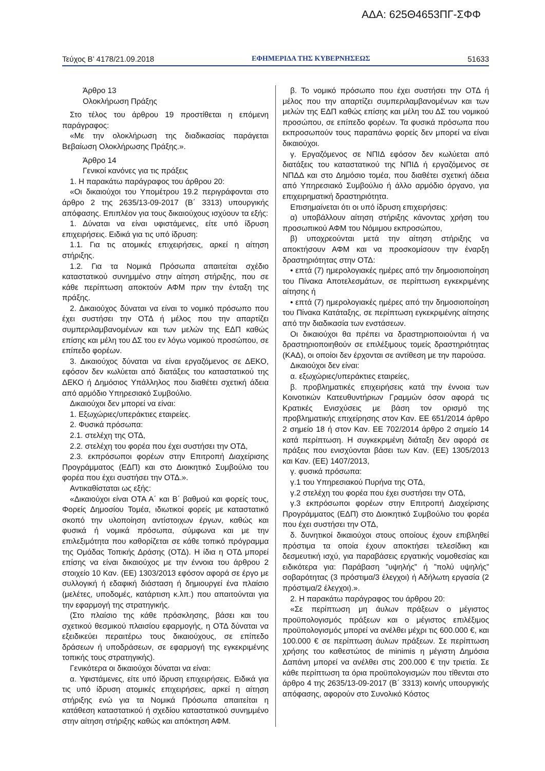ΑΔΑ: 625Θ4653ΠΓ-ΣΦΦ
Τεύχος B’ 4178/21.09.2018 ΕΦΗΜΕΡΙΔΑ ΤΗΣ ΚΥΒΕΡΝΗΣΕΩΣ 51633
Άρθρο 13
Ολοκλήρωση Πράξης
Στο τέλος του άρθρου 19 προστίθεται η επόμενη παράγραφος:
«Με την ολοκλήρωση της διαδικασίας παράγεται Βεβαίωση Ολοκλήρωσης Πράξης.».
Άρθρο 14
Γενικοί κανόνες για τις πράξεις
1. Η παρακάτω παράγραφος του άρθρου 20:
«Οι δικαιούχοι του Υπομέτρου 19.2 περιγράφονται στο άρθρο 2 της 2635/13-09-2017 (Β΄ 3313) υπουργικής απόφασης. Επιπλέον για τους δικαιούχους ισχύουν τα εξής:
1. Δύναται να είναι υφιστάμενες, είτε υπό ίδρυση επιχειρήσεις. Ειδικά για τις υπό ίδρυση:
1.1. Για τις ατομικές επιχειρήσεις, αρκεί η αίτηση στήριξης.
1.2. Για τα Νομικά Πρόσωπα απαιτείται σχέδιο καταστατικού συνημμένο στην αίτηση στήριξης, που σε κάθε περίπτωση αποκτούν ΑΦΜ πριν την ένταξη της πράξης.
2. Δικαιούχος δύναται να είναι το νομικό πρόσωπο που έχει συστήσει την ΟΤΔ ή μέλος που την απαρτίζει συμπεριλαμβανομένων και των μελών της ΕΔΠ καθώς επίσης και μέλη του ΔΣ του εν λόγω νομικού προσώπου, σε επίπεδο φορέων.
3. Δικαιούχος δύναται να είναι εργαζόμενος σε ΔΕΚΟ, εφόσον δεν κωλύεται από διατάξεις του καταστατικού της ΔΕΚΟ ή Δημόσιος Υπάλληλος που διαθέτει σχετική άδεια από αρμόδιο Υπηρεσιακό Συμβούλιο.
Δικαιούχοι δεν μπορεί να είναι:
1. Εξωχώριες/υπεράκτιες εταιρείες.
2. Φυσικά πρόσωπα:
2.1. στελέχη της ΟΤΔ,
2.2. στελέχη του φορέα που έχει συστήσει την ΟΤΔ,
2.3. εκπρόσωποι φορέων στην Επιτροπή Διαχείρισης Προγράμματος (ΕΔΠ) και στο Διοικητικό Συμβούλιο του φορέα που έχει συστήσει την ΟΤΔ.».
Αντικαθίσταται ως εξής:
«Δικαιούχοι είναι ΟΤΑ Α΄ και Β΄ βαθμού και φορείς τους, Φορείς Δημοσίου Τομέα, ιδιωτικοί φορείς με καταστατικό σκοπό την υλοποίηση αντίστοιχων έργων, καθώς και φυσικά ή νομικά πρόσωπα, σύμφωνα και με την επιλεξιμότητα που καθορίζεται σε κάθε τοπικό πρόγραμμα της Ομάδας Τοπικής Δράσης (ΟΤΔ). Η ίδια η ΟΤΔ μπορεί επίσης να είναι δικαιούχος με την έννοια του άρθρου 2 στοιχείο 10 Καν. (ΕΕ) 1303/2013 εφόσον αφορά σε έργο με συλλογική ή εδαφική διάσταση ή δημιουργεί ένα πλαίσιο (μελέτες, υποδομές, κατάρτιση κ.λπ.) που απαιτούνται για την εφαρμογή της στρατηγικής.
(Στο πλαίσιο της κάθε πρόσκλησης, βάσει και του σχετικού θεσμικού πλαισίου εφαρμογής, η ΟΤΔ δύναται να εξειδικεύει περαιτέρω τους δικαιούχους, σε επίπεδο δράσεων ή υποδράσεων, σε εφαρμογή της εγκεκριμένης τοπικής τους στρατηγικής).
Γενικότερα οι δικαιούχοι δύναται να είναι:
α. Υφιστάμενες, είτε υπό ίδρυση επιχειρήσεις. Ειδικά για τις υπό ίδρυση ατομικές επιχειρήσεις, αρκεί η αίτηση στήριξης ενώ για τα Νομικά Πρόσωπα απαιτείται η κατάθεση καταστατικού ή σχεδίου καταστατικού συνημμένο στην αίτηση στήριξης καθώς και απόκτηση ΑΦΜ.
β. Το νομικό πρόσωπο που έχει συστήσει την ΟΤΔ ή μέλος που την απαρτίζει συμπεριλαμβανομένων και των μελών της ΕΔΠ καθώς επίσης και μέλη του ΔΣ του νομικού προσώπου, σε επίπεδο φορέων. Τα φυσικά πρόσωπα που εκπροσωπούν τους παραπάνω φορείς δεν μπορεί να είναι δικαιούχοι.
γ. Εργαζόμενος σε ΝΠΙΔ εφόσον δεν κωλύεται από διατάξεις του καταστατικού της ΝΠΙΔ ή εργαζόμενος σε ΝΠΔΔ και στο Δημόσιο τομέα, που διαθέτει σχετική άδεια από Υπηρεσιακό Συμβούλιο ή άλλο αρμόδιο όργανο, για επιχειρηματική δραστηριότητα.
Επισημαίνεται ότι οι υπό ίδρυση επιχειρήσεις:
α) υποβάλλουν αίτηση στήριξης κάνοντας χρήση του προσωπικού ΑΦΜ του Νόμιμου εκπροσώπου,
β) υποχρεούνται μετά την αίτηση στήριξης να αποκτήσουν ΑΦΜ και να προσκομίσουν την έναρξη δραστηριότητας στην ΟΤΔ:
• επτά (7) ημερολογιακές ημέρες από την δημοσιοποίηση του Πίνακα Αποτελεσμάτων, σε περίπτωση εγκεκριμένης αίτησης ή
• επτά (7) ημερολογιακές ημέρες από την δημοσιοποίηση του Πίνακα Κατάταξης, σε περίπτωση εγκεκριμένης αίτησης από την διαδικασία των ενστάσεων.
Οι δικαιούχοι θα πρέπει να δραστηριοποιούνται ή να δραστηριοποιηθούν σε επιλέξιμους τομείς δραστηριότητας (ΚΑΔ), οι οποίοι δεν έρχονται σε αντίθεση με την παρούσα.
Δικαιούχοι δεν είναι:
α. εξωχώριες/υπεράκτιες εταιρείες,
β. προβληματικές επιχειρήσεις κατά την έννοια των Κοινοτικών Κατευθυντήριων Γραμμών όσον αφορά τις Κρατικές Ενισχύσεις με βάση τον ορισμό της προβληματικής επιχείρησης στον Καν. ΕΕ 651/2014 άρθρο 2 σημείο 18 ή στον Καν. ΕΕ 702/2014 άρθρο 2 σημείο 14 κατά περίπτωση. Η συγκεκριμένη διάταξη δεν αφορά σε πράξεις που ενισχύονται βάσει των Καν. (ΕΕ) 1305/2013 και Καν. (ΕΕ) 1407/2013,
γ. φυσικά πρόσωπα:
γ.1 του Υπηρεσιακού Πυρήνα της ΟΤΔ,
γ.2 στελέχη του φορέα που έχει συστήσει την ΟΤΔ,
γ.3 εκπρόσωποι φορέων στην Επιτροπή Διαχείρισης Προγράμματος (ΕΔΠ) στο Διοικητικό Συμβούλιο του φορέα που έχει συστήσει την ΟΤΔ,
δ. δυνητικοί δικαιούχοι στους οποίους έχουν επιβληθεί πρόστιμα τα οποία έχουν αποκτήσει τελεσίδικη και δεσμευτική ισχύ, για παραβάσεις εργατικής νομοθεσίας και ειδικότερα για: Παράβαση ”υψηλής” ή ”πολύ υψηλής” σοβαρότητας (3 πρόστιμα/3 έλεγχοι) ή Αδήλωτη εργασία (2 πρόστιμα/2 έλεγχοι).».
2. Η παρακάτω παράγραφος του άρθρου 20:
«Σε περίπτωση μη άυλων πράξεων ο μέγιστος προϋπολογισμός πράξεων και ο μέγιστος επιλέξιμος προϋπολογισμός μπορεί να ανέλθει μέχρι τις 600.000 €, και 100.000 € σε περίπτωση άυλων πράξεων. Σε περίπτωση χρήσης του καθεστώτος de minimis η μέγιστη Δημόσια Δαπάνη μπορεί να ανέλθει στις 200.000 € την τριετία. Σε κάθε περίπτωση τα όρια προϋπολογισμών που τίθενται στο άρθρο 4 της 2635/13-09-2017 (Β΄ 3313) κοινής υπουργικής απόφασης, αφορούν στο Συνολικό Κόστος